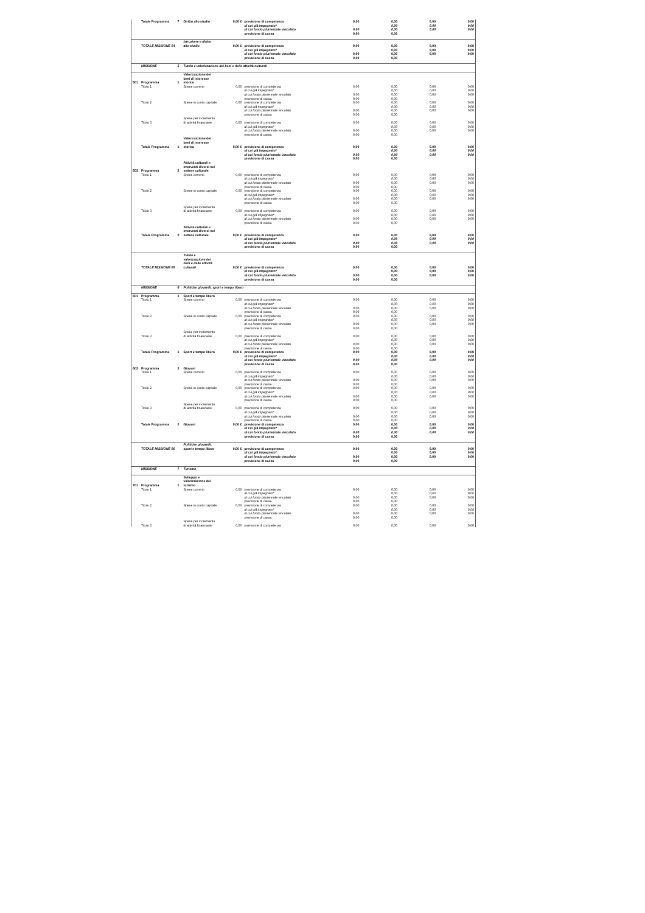| | Totale Programma | 7 | Diritto allo studio | 0,00 € | previsione di competenza | 0,00 | 0,00 | 0,00 | 0,00 |
| | | | | | di cui già impegnato* | | 0,00 | 0,00 | 0,00 |
| | | | | | di cui fondo pluriennale vincolato | 0,00 | 0,00 | 0,00 | 0,00 |
| | | | | | previsione di cassa | 0,00 | 0,00 | | |
| | TOTALE MISSIONE 04 | | Istruzione e diritto allo studio | 0,00 € | previsione di competenza | 0,00 | 0,00 | 0,00 | 0,00 |
| | | | | | di cui già impegnato* | | 0,00 | 0,00 | 0,00 |
| | | | | | di cui fondo pluriennale vincolato | 0,00 | 0,00 | 0,00 | 0,00 |
| | | | | | previsione di cassa | 0,00 | 0,00 | | |
| | MISSIONE | 5 | Tutela e valorizzazione dei beni e delle attività culturali | | | | | | |
| 501 | Programma | 1 | Valorizzazione dei beni di interesse storico | | | | | | |
| | Titolo 1 | | Spese correnti | 0,00 | previsione di competenza | 0,00 | 0,00 | 0,00 | 0,00 |
| | | | | | di cui già impegnato* | | 0,00 | 0,00 | 0,00 |
| | | | | | di cui fondo pluriennale vincolato | 0,00 | 0,00 | 0,00 | 0,00 |
| | | | | | previsione di cassa | 0,00 | 0,00 | | |
| | Titolo 2 | | Spese in conto capitale | 0,00 | previsione di competenza | 0,00 | 0,00 | 0,00 | 0,00 |
| | | | | | di cui già impegnato* | | 0,00 | 0,00 | 0,00 |
| | | | | | di cui fondo pluriennale vincolato | 0,00 | 0,00 | 0,00 | 0,00 |
| | | | | | previsione di cassa | 0,00 | 0,00 | | |
| | Titolo 3 | | Spese per incremento di attività finanziarie | 0,00 | previsione di competenza | 0,00 | 0,00 | 0,00 | 0,00 |
| | | | | | di cui già impegnato* | | 0,00 | 0,00 | 0,00 |
| | | | | | di cui fondo pluriennale vincolato | 0,00 | 0,00 | 0,00 | 0,00 |
| | | | | | previsione di cassa | 0,00 | 0,00 | | |
| | Totale Programma | 1 | Valorizzazione dei beni di interesse storico | 0,00 € | previsione di competenza | 0,00 | 0,00 | 0,00 | 0,00 |
| | | | | | di cui già impegnato* | | 0,00 | 0,00 | 0,00 |
| | | | | | di cui fondo pluriennale vincolato | 0,00 | 0,00 | 0,00 | 0,00 |
| | | | | | previsione di cassa | 0,00 | 0,00 | | |
| 502 | Programma | 2 | Attività culturali e interventi diversi nel settore culturale | | | | | | |
| | Titolo 1 | | Spese correnti | 0,00 | previsione di competenza | 0,00 | 0,00 | 0,00 | 0,00 |
| | | | | | di cui già impegnato* | | 0,00 | 0,00 | 0,00 |
| | | | | | di cui fondo pluriennale vincolato | 0,00 | 0,00 | 0,00 | 0,00 |
| | | | | | previsione di cassa | 0,00 | 0,00 | | |
| | Titolo 2 | | Spese in conto capitale | 0,00 | previsione di competenza | 0,00 | 0,00 | 0,00 | 0,00 |
| | | | | | di cui già impegnato* | | 0,00 | 0,00 | 0,00 |
| | | | | | di cui fondo pluriennale vincolato | 0,00 | 0,00 | 0,00 | 0,00 |
| | | | | | previsione di cassa | 0,00 | 0,00 | | |
| | Titolo 3 | | Spese per incremento di attività finanziarie | 0,00 | previsione di competenza | 0,00 | 0,00 | 0,00 | 0,00 |
| | | | | | di cui già impegnato* | | 0,00 | 0,00 | 0,00 |
| | | | | | di cui fondo pluriennale vincolato | 0,00 | 0,00 | 0,00 | 0,00 |
| | | | | | previsione di cassa | 0,00 | 0,00 | | |
| | Totale Programma | 2 | Attività culturali e interventi diversi nel settore culturale | 0,00 € | previsione di competenza | 0,00 | 0,00 | 0,00 | 0,00 |
| | | | | | di cui già impegnato* | | 0,00 | 0,00 | 0,00 |
| | | | | | di cui fondo pluriennale vincolato | 0,00 | 0,00 | 0,00 | 0,00 |
| | | | | | previsione di cassa | 0,00 | 0,00 | | |
| | TOTALE MISSIONE 05 | | Tutela e valorizzazione dei beni e delle attività culturali | 0,00 € | previsione di competenza | 0,00 | 0,00 | 0,00 | 0,00 |
| | | | | | di cui già impegnato* | | 0,00 | 0,00 | 0,00 |
| | | | | | di cui fondo pluriennale vincolato | 0,00 | 0,00 | 0,00 | 0,00 |
| | | | | | previsione di cassa | 0,00 | 0,00 | | |
| | MISSIONE | 6 | Politiche giovanili, sport e tempo libero | | | | | | |
| 601 | Programma | 1 | Sport e tempo libero | | | | | | |
| | Titolo 1 | | Spese correnti | 0,00 | previsione di competenza | 0,00 | 0,00 | 0,00 | 0,00 |
| | | | | | di cui già impegnato* | | 0,00 | 0,00 | 0,00 |
| | | | | | di cui fondo pluriennale vincolato | 0,00 | 0,00 | 0,00 | 0,00 |
| | | | | | previsione di cassa | 0,00 | 0,00 | | |
| | Titolo 2 | | Spese in conto capitale | 0,00 | previsione di competenza | 0,00 | 0,00 | 0,00 | 0,00 |
| | | | | | di cui già impegnato* | | 0,00 | 0,00 | 0,00 |
| | | | | | di cui fondo pluriennale vincolato | 0,00 | 0,00 | 0,00 | 0,00 |
| | | | | | previsione di cassa | 0,00 | 0,00 | | |
| | Titolo 3 | | Spese per incremento di attività finanziarie | 0,00 | previsione di competenza | 0,00 | 0,00 | 0,00 | 0,00 |
| | | | | | di cui già impegnato* | | 0,00 | 0,00 | 0,00 |
| | | | | | di cui fondo pluriennale vincolato | 0,00 | 0,00 | 0,00 | 0,00 |
| | | | | | previsione di cassa | 0,00 | 0,00 | | |
| | Totale Programma | 1 | Sport e tempo libero | 0,00 € | previsione di competenza | 0,00 | 0,00 | 0,00 | 0,00 |
| | | | | | di cui già impegnato* | | 0,00 | 0,00 | 0,00 |
| | | | | | di cui fondo pluriennale vincolato | 0,00 | 0,00 | 0,00 | 0,00 |
| | | | | | previsione di cassa | 0,00 | 0,00 | | |
| 602 | Programma | 2 | Giovani | | | | | | |
| | Titolo 1 | | Spese correnti | 0,00 | previsione di competenza | 0,00 | 0,00 | 0,00 | 0,00 |
| | | | | | di cui già impegnato* | | 0,00 | 0,00 | 0,00 |
| | | | | | di cui fondo pluriennale vincolato | 0,00 | 0,00 | 0,00 | 0,00 |
| | | | | | previsione di cassa | 0,00 | 0,00 | | |
| | Titolo 2 | | Spese in conto capitale | 0,00 | previsione di competenza | 0,00 | 0,00 | 0,00 | 0,00 |
| | | | | | di cui già impegnato* | | 0,00 | 0,00 | 0,00 |
| | | | | | di cui fondo pluriennale vincolato | 0,00 | 0,00 | 0,00 | 0,00 |
| | | | | | previsione di cassa | 0,00 | 0,00 | | |
| | Titolo 3 | | Spese per incremento di attività finanziarie | 0,00 | previsione di competenza | 0,00 | 0,00 | 0,00 | 0,00 |
| | | | | | di cui già impegnato* | | 0,00 | 0,00 | 0,00 |
| | | | | | di cui fondo pluriennale vincolato | 0,00 | 0,00 | 0,00 | 0,00 |
| | | | | | previsione di cassa | 0,00 | 0,00 | | |
| | Totale Programma | 2 | Giovani | 0,00 € | previsione di competenza | 0,00 | 0,00 | 0,00 | 0,00 |
| | | | | | di cui già impegnato* | | 0,00 | 0,00 | 0,00 |
| | | | | | di cui fondo pluriennale vincolato | 0,00 | 0,00 | 0,00 | 0,00 |
| | | | | | previsione di cassa | 0,00 | 0,00 | | |
| | TOTALE MISSIONE 06 | | Politiche giovanili, sport e tempo libero | 0,00 € | previsione di competenza | 0,00 | 0,00 | 0,00 | 0,00 |
| | | | | | di cui già impegnato* | | 0,00 | 0,00 | 0,00 |
| | | | | | di cui fondo pluriennale vincolato | 0,00 | 0,00 | 0,00 | 0,00 |
| | | | | | previsione di cassa | 0,00 | 0,00 | | |
| | MISSIONE | 7 | Turismo | | | | | | |
| 701 | Programma | 1 | Sviluppo e valorizzazione del turismo | | | | | | |
| | Titolo 1 | | Spese correnti | 0,00 | previsione di competenza | 0,00 | 0,00 | 0,00 | 0,00 |
| | | | | | di cui già impegnato* | | 0,00 | 0,00 | 0,00 |
| | | | | | di cui fondo pluriennale vincolato | 0,00 | 0,00 | 0,00 | 0,00 |
| | | | | | previsione di cassa | 0,00 | 0,00 | | |
| | Titolo 2 | | Spese in conto capitale | 0,00 | previsione di competenza | 0,00 | 0,00 | 0,00 | 0,00 |
| | | | | | di cui già impegnato* | | 0,00 | 0,00 | 0,00 |
| | | | | | di cui fondo pluriennale vincolato | 0,00 | 0,00 | 0,00 | 0,00 |
| | | | | | previsione di cassa | 0,00 | 0,00 | | |
| | Titolo 3 | | Spese per incremento di attività finanziarie | 0,00 | previsione di competenza | 0,00 | 0,00 | 0,00 | 0,00 |